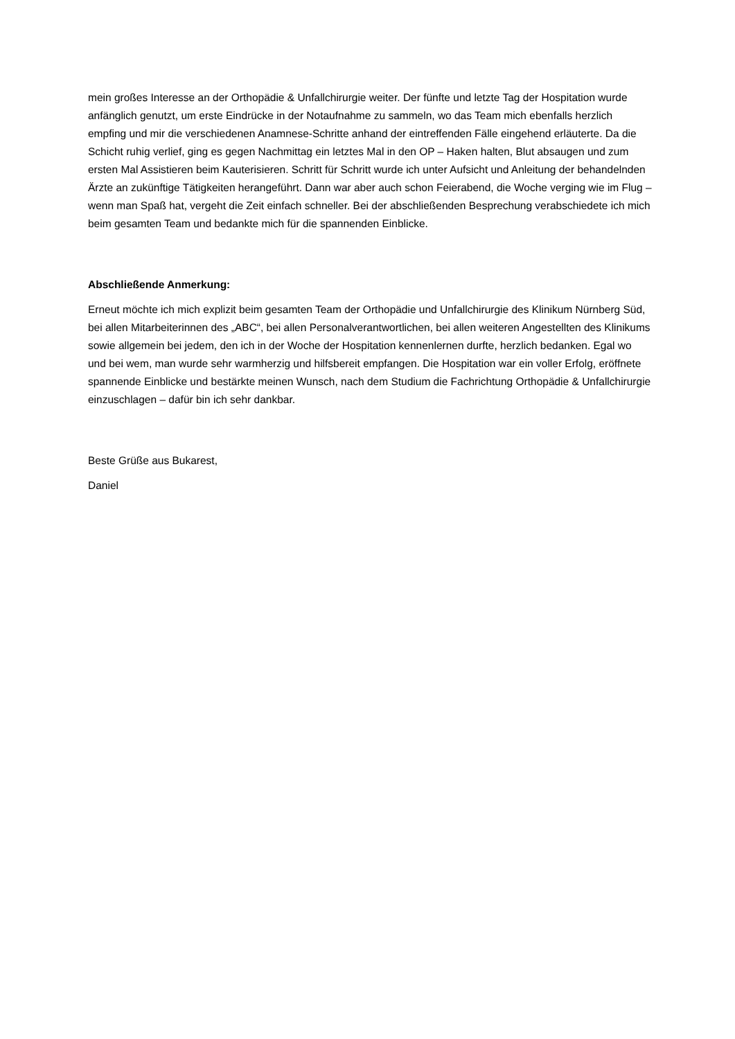mein großes Interesse an der Orthopädie & Unfallchirurgie weiter. Der fünfte und letzte Tag der Hospitation wurde anfänglich genutzt, um erste Eindrücke in der Notaufnahme zu sammeln, wo das Team mich ebenfalls herzlich empfing und mir die verschiedenen Anamnese-Schritte anhand der eintreffenden Fälle eingehend erläuterte. Da die Schicht ruhig verlief, ging es gegen Nachmittag ein letztes Mal in den OP – Haken halten, Blut absaugen und zum ersten Mal Assistieren beim Kauterisieren. Schritt für Schritt wurde ich unter Aufsicht und Anleitung der behandelnden Ärzte an zukünftige Tätigkeiten herangeführt. Dann war aber auch schon Feierabend, die Woche verging wie im Flug – wenn man Spaß hat, vergeht die Zeit einfach schneller. Bei der abschließenden Besprechung verabschiedete ich mich beim gesamten Team und bedankte mich für die spannenden Einblicke.
Abschließende Anmerkung:
Erneut möchte ich mich explizit beim gesamten Team der Orthopädie und Unfallchirurgie des Klinikum Nürnberg Süd, bei allen Mitarbeiterinnen des „ABC“, bei allen Personalverantwortlichen, bei allen weiteren Angestellten des Klinikums sowie allgemein bei jedem, den ich in der Woche der Hospitation kennenlernen durfte, herzlich bedanken. Egal wo und bei wem, man wurde sehr warmherzig und hilfsbereit empfangen. Die Hospitation war ein voller Erfolg, eröffnete spannende Einblicke und bestärkte meinen Wunsch, nach dem Studium die Fachrichtung Orthopädie & Unfallchirurgie einzuschlagen – dafür bin ich sehr dankbar.
Beste Grüße aus Bukarest,
Daniel